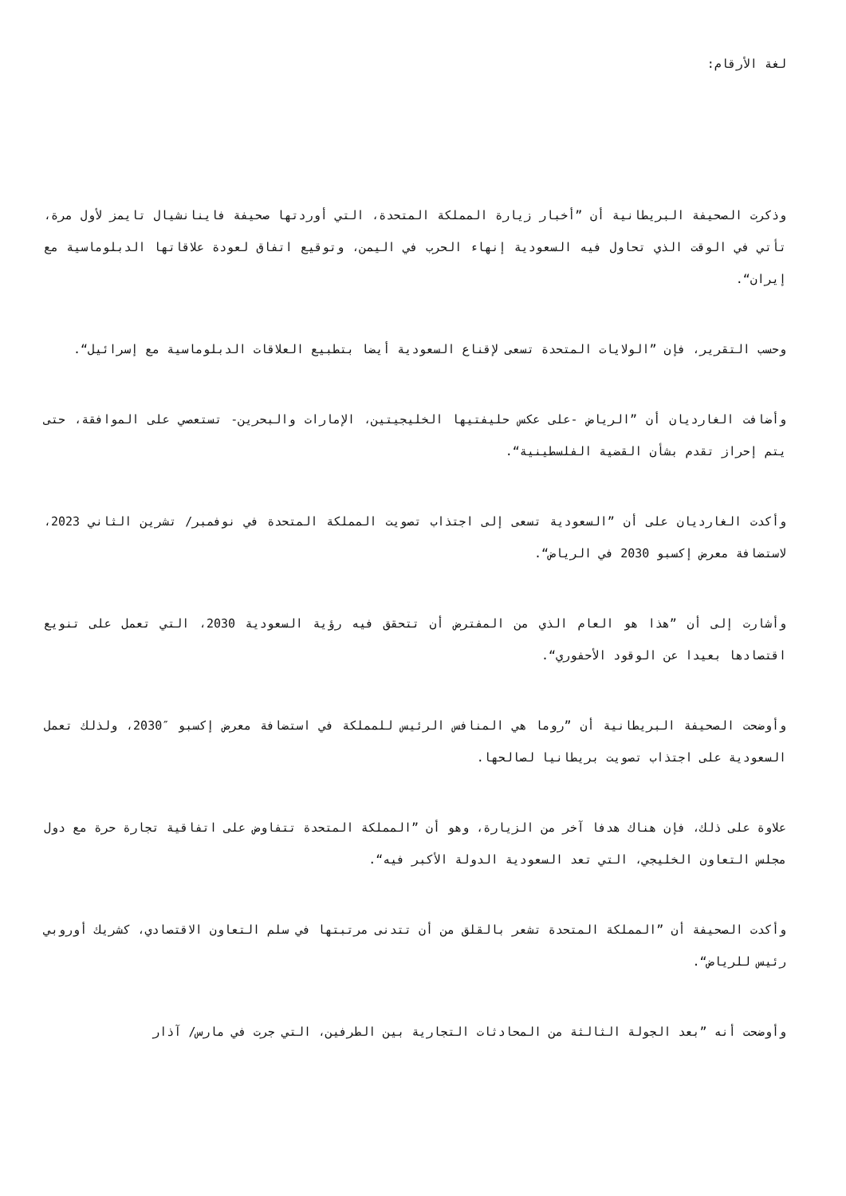لغة الأرقام:
وذكرت الصحيفة البريطانية أن ”أخبار زيارة المملكة المتحدة، التي أوردتها صحيفة فاينانشيال تايمز لأول مرة، تأتي في الوقت الذي تحاول فيه السعودية إنهاء الحرب في اليمن، وتوقيع اتفاق لعودة علاقاتها الدبلوماسية مع إيران“.
وحسب التقرير، فإن ”الولايات المتحدة تسعى لإقناع السعودية أيضا بتطبيع العلاقات الدبلوماسية مع إسرائيل“.
وأضافت الغارديان أن ”الرياض -على عكس حليفتيها الخليجيتين، الإمارات والبحرين- تستعصي على الموافقة، حتى يتم إحراز تقدم بشأن القضية الفلسطينية“.
وأكدت الغارديان على أن ”السعودية تسعى إلى اجتذاب تصويت المملكة المتحدة في نوفمبر/ تشرين الثاني 2023، لاستضافة معرض إكسبو 2030 في الرياض“.
وأشارت إلى أن ”هذا هو العام الذي من المفترض أن تتحقق فيه رؤية السعودية 2030، التي تعمل على تنويع اقتصادها بعيدا عن الوقود الأحفوري“.
وأوضحت الصحيفة البريطانية أن ”روما هي المنافس الرئيس للمملكة في استضافة معرض إكسبو ″2030، ولذلك تعمل السعودية على اجتذاب تصويت بريطانيا لصالحها.
علاوة على ذلك، فإن هناك هدفا آخر من الزيارة، وهو أن ”المملكة المتحدة تتفاوض على اتفاقية تجارة حرة مع دول مجلس التعاون الخليجي، التي تعد السعودية الدولة الأكبر فيه“.
وأكدت الصحيفة أن ”المملكة المتحدة تشعر بالقلق من أن تتدنى مرتبتها في سلم التعاون الاقتصادي، كشريك أوروبي رئيس للرياض“.
وأوضحت أنه ”بعد الجولة الثالثة من المحادثات التجارية بين الطرفين، التي جرت في مارس/ آذار